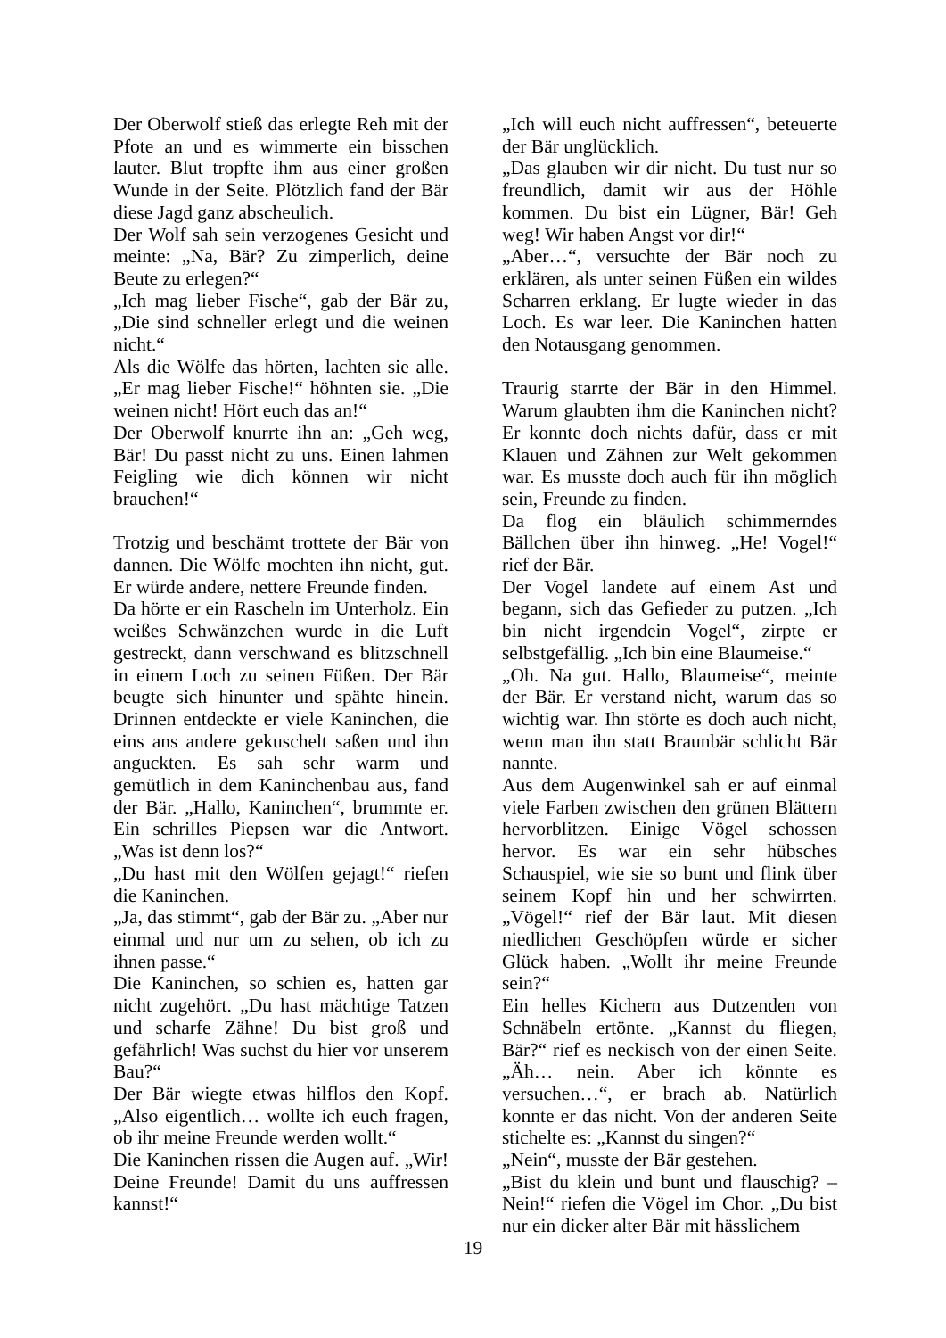Der Oberwolf stieß das erlegte Reh mit der Pfote an und es wimmerte ein bisschen lauter. Blut tropfte ihm aus einer großen Wunde in der Seite. Plötzlich fand der Bär diese Jagd ganz abscheulich.
Der Wolf sah sein verzogenes Gesicht und meinte: „Na, Bär? Zu zimperlich, deine Beute zu erlegen?“
„Ich mag lieber Fische“, gab der Bär zu, „Die sind schneller erlegt und die weinen nicht.“
Als die Wölfe das hörten, lachten sie alle. „Er mag lieber Fische!“ höhnten sie. „Die weinen nicht! Hört euch das an!“
Der Oberwolf knurrte ihn an: „Geh weg, Bär! Du passt nicht zu uns. Einen lahmen Feigling wie dich können wir nicht brauchen!“
Trotzig und beschämt trottete der Bär von dannen. Die Wölfe mochten ihn nicht, gut. Er würde andere, nettere Freunde finden.
Da hörte er ein Rascheln im Unterholz. Ein weißes Schwänzchen wurde in die Luft gestreckt, dann verschwand es blitzschnell in einem Loch zu seinen Füßen. Der Bär beugte sich hinunter und spähte hinein. Drinnen entdeckte er viele Kaninchen, die eins ans andere gekuschelt saßen und ihn anguckten. Es sah sehr warm und gemütlich in dem Kaninchenbau aus, fand der Bär. „Hallo, Kaninchen“, brummte er. Ein schrilles Piepsen war die Antwort. „Was ist denn los?“
„Du hast mit den Wölfen gejagt!“ riefen die Kaninchen.
„Ja, das stimmt“, gab der Bär zu. „Aber nur einmal und nur um zu sehen, ob ich zu ihnen passe.“
Die Kaninchen, so schien es, hatten gar nicht zugehört. „Du hast mächtige Tatzen und scharfe Zähne! Du bist groß und gefährlich! Was suchst du hier vor unserem Bau?“
Der Bär wiegte etwas hilflos den Kopf. „Also eigentlich… wollte ich euch fragen, ob ihr meine Freunde werden wollt.“
Die Kaninchen rissen die Augen auf. „Wir! Deine Freunde! Damit du uns auffressen kannst!“
„Ich will euch nicht auffressen“, beteuerte der Bär unglücklich.
„Das glauben wir dir nicht. Du tust nur so freundlich, damit wir aus der Höhle kommen. Du bist ein Lügner, Bär! Geh weg! Wir haben Angst vor dir!“
„Aber…“, versuchte der Bär noch zu erklären, als unter seinen Füßen ein wildes Scharren erklang. Er lugte wieder in das Loch. Es war leer. Die Kaninchen hatten den Notausgang genommen.
Traurig starrte der Bär in den Himmel. Warum glaubten ihm die Kaninchen nicht? Er konnte doch nichts dafür, dass er mit Klauen und Zähnen zur Welt gekommen war. Es musste doch auch für ihn möglich sein, Freunde zu finden.
Da flog ein bläulich schimmerndes Bällchen über ihn hinweg. „He! Vogel!“ rief der Bär.
Der Vogel landete auf einem Ast und begann, sich das Gefieder zu putzen. „Ich bin nicht irgendein Vogel“, zirpte er selbstgefällig. „Ich bin eine Blaumeise.“
„Oh. Na gut. Hallo, Blaumeise“, meinte der Bär. Er verstand nicht, warum das so wichtig war. Ihn störte es doch auch nicht, wenn man ihn statt Braunbär schlicht Bär nannte.
Aus dem Augenwinkel sah er auf einmal viele Farben zwischen den grünen Blättern hervorblitzen. Einige Vögel schossen hervor. Es war ein sehr hübsches Schauspiel, wie sie so bunt und flink über seinem Kopf hin und her schwirrten. „Vögel!“ rief der Bär laut. Mit diesen niedlichen Geschöpfen würde er sicher Glück haben. „Wollt ihr meine Freunde sein?“
Ein helles Kichern aus Dutzenden von Schnäbeln ertönte. „Kannst du fliegen, Bär?“ rief es neckisch von der einen Seite. „Äh… nein. Aber ich könnte es versuchen…“, er brach ab. Natürlich konnte er das nicht. Von der anderen Seite stichelte es: „Kannst du singen?“
„Nein“, musste der Bär gestehen.
„Bist du klein und bunt und flauschig? – Nein!“ riefen die Vögel im Chor. „Du bist nur ein dicker alter Bär mit hässlichem
19